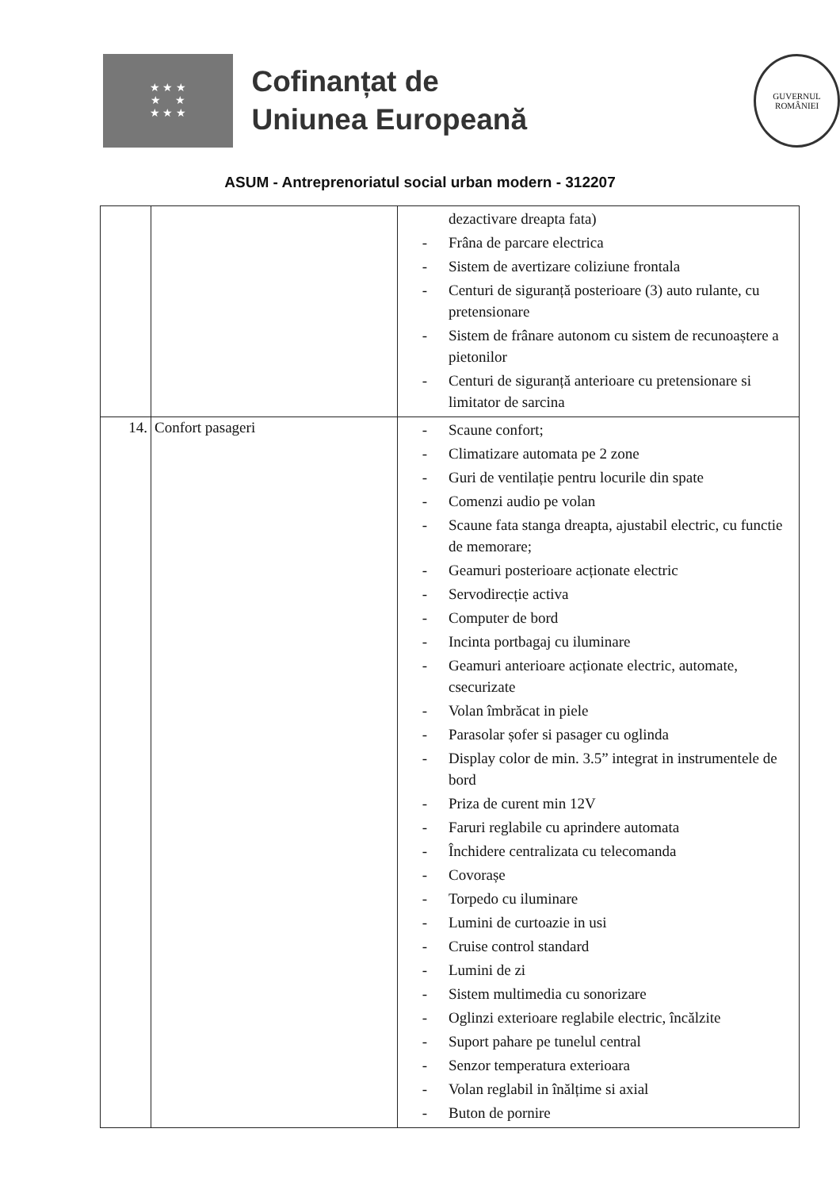★ ★ ★
★ ★
★ ★ ★
Cofinanțat de
Uniunea Europeană
GUVERNUL
ROMÂNIEI
ASUM - Antreprenoriatul social urban modern - 312207
| | | dezactivare dreapta fata) - Frâna de parcare electrica - Sistem de avertizare coliziune frontala - Centuri de siguranță posterioare (3) auto rulante, cu pretensionare - Sistem de frânare autonom cu sistem de recunoaștere a pietonilor - Centuri de siguranță anterioare cu pretensionare si limitator de sarcina |
| 14. | Confort pasageri | - Scaune confort; - Climatizare automata pe 2 zone - Guri de ventilație pentru locurile din spate - Comenzi audio pe volan - Scaune fata stanga dreapta, ajustabil electric, cu functie de memorare; - Geamuri posterioare acționate electric - Servodirecție activa - Computer de bord - Incinta portbagaj cu iluminare - Geamuri anterioare acționate electric, automate, csecurizate - Volan îmbrăcat in piele - Parasolar șofer si pasager cu oglinda - Display color de min. 3.5” integrat in instrumentele de bord - Priza de curent min 12V - Faruri reglabile cu aprindere automata - Închidere centralizata cu telecomanda - Covorașe - Torpedo cu iluminare - Lumini de curtoazie in usi - Cruise control standard - Lumini de zi - Sistem multimedia cu sonorizare - Oglinzi exterioare reglabile electric, încălzite - Suport pahare pe tunelul central - Senzor temperatura exterioara - Volan reglabil in înălțime si axial - Buton de pornire |